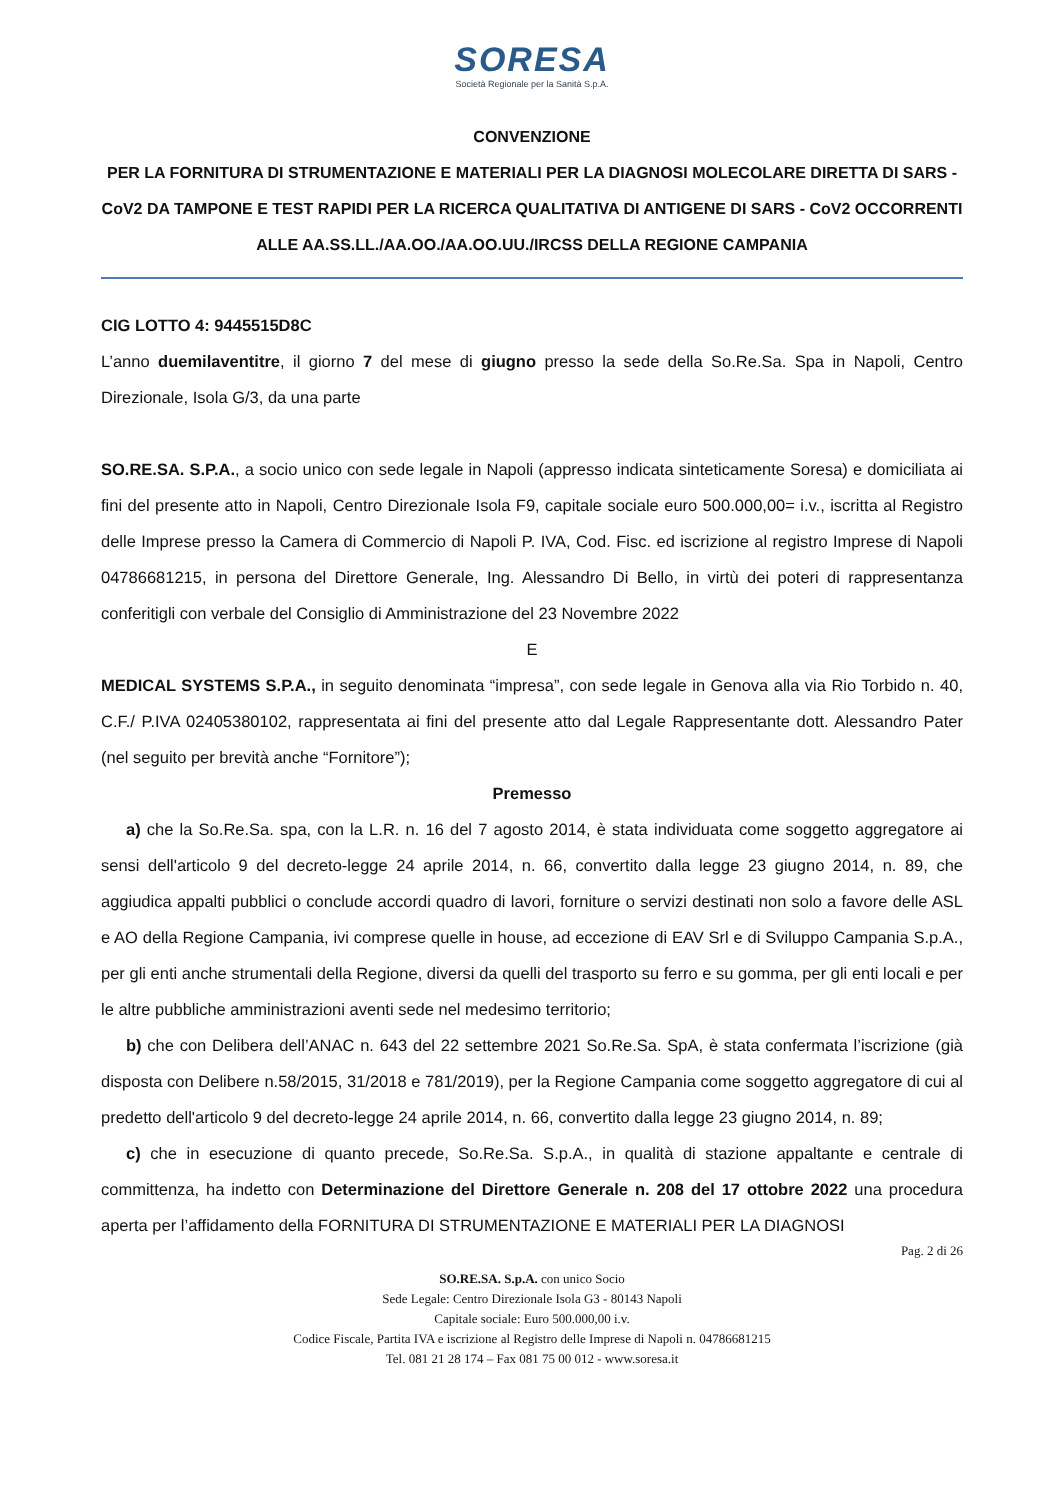SORESA
Società Regionale per la Sanità S.p.A.
CONVENZIONE
PER LA FORNITURA DI STRUMENTAZIONE E MATERIALI PER LA DIAGNOSI MOLECOLARE DIRETTA DI SARS - CoV2 DA TAMPONE E TEST RAPIDI PER LA RICERCA QUALITATIVA DI ANTIGENE DI SARS - CoV2 OCCORRENTI ALLE AA.SS.LL./AA.OO./AA.OO.UU./IRCSS DELLA REGIONE CAMPANIA
CIG LOTTO 4: 9445515D8C
L’anno duemilaventitre, il giorno 7 del mese di giugno presso la sede della So.Re.Sa. Spa in Napoli, Centro Direzionale, Isola G/3, da una parte
SO.RE.SA. S.P.A., a socio unico con sede legale in Napoli (appresso indicata sinteticamente Soresa) e domiciliata ai fini del presente atto in Napoli, Centro Direzionale Isola F9, capitale sociale euro 500.000,00= i.v., iscritta al Registro delle Imprese presso la Camera di Commercio di Napoli P. IVA, Cod. Fisc. ed iscrizione al registro Imprese di Napoli 04786681215, in persona del Direttore Generale, Ing. Alessandro Di Bello, in virtù dei poteri di rappresentanza conferitigli con verbale del Consiglio di Amministrazione del 23 Novembre 2022
E
MEDICAL SYSTEMS S.P.A., in seguito denominata “impresa”, con sede legale in Genova alla via Rio Torbido n. 40, C.F./ P.IVA 02405380102, rappresentata ai fini del presente atto dal Legale Rappresentante dott. Alessandro Pater (nel seguito per brevità anche “Fornitore”);
Premesso
a) che la So.Re.Sa. spa, con la L.R. n. 16 del 7 agosto 2014, è stata individuata come soggetto aggregatore ai sensi dell'articolo 9 del decreto-legge 24 aprile 2014, n. 66, convertito dalla legge 23 giugno 2014, n. 89, che aggiudica appalti pubblici o conclude accordi quadro di lavori, forniture o servizi destinati non solo a favore delle ASL e AO della Regione Campania, ivi comprese quelle in house, ad eccezione di EAV Srl e di Sviluppo Campania S.p.A., per gli enti anche strumentali della Regione, diversi da quelli del trasporto su ferro e su gomma, per gli enti locali e per le altre pubbliche amministrazioni aventi sede nel medesimo territorio;
b) che con Delibera dell’ANAC n. 643 del 22 settembre 2021 So.Re.Sa. SpA, è stata confermata l’iscrizione (già disposta con Delibere n.58/2015, 31/2018 e 781/2019), per la Regione Campania come soggetto aggregatore di cui al predetto dell'articolo 9 del decreto-legge 24 aprile 2014, n. 66, convertito dalla legge 23 giugno 2014, n. 89;
c) che in esecuzione di quanto precede, So.Re.Sa. S.p.A., in qualità di stazione appaltante e centrale di committenza, ha indetto con Determinazione del Direttore Generale n. 208 del 17 ottobre 2022 una procedura aperta per l’affidamento della FORNITURA DI STRUMENTAZIONE E MATERIALI PER LA DIAGNOSI
Pag. 2 di 26
SO.RE.SA. S.p.A. con unico Socio
Sede Legale: Centro Direzionale Isola G3 - 80143 Napoli
Capitale sociale: Euro 500.000,00 i.v.
Codice Fiscale, Partita IVA e iscrizione al Registro delle Imprese di Napoli n. 04786681215
Tel. 081 21 28 174 – Fax 081 75 00 012 - www.soresa.it